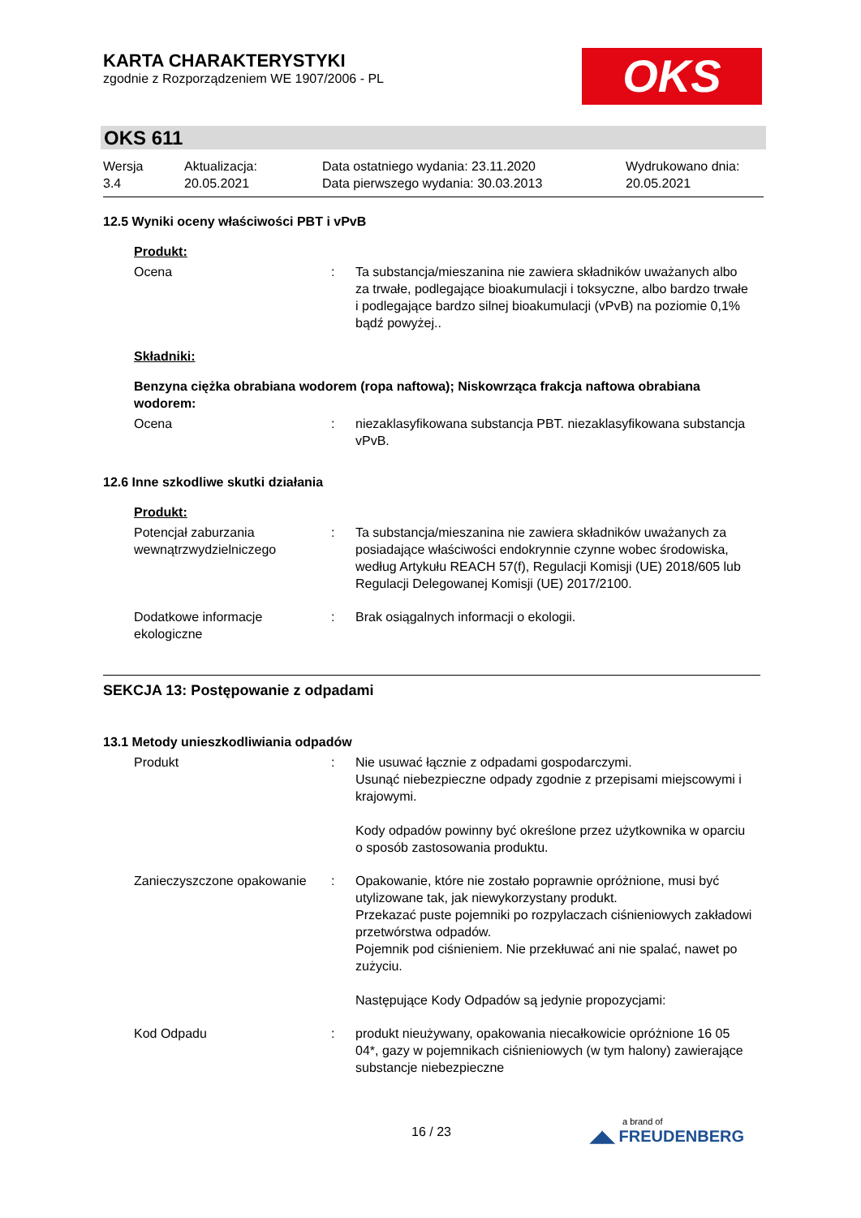KARTA CHARAKTERYSTYKI
zgodnie z Rozporządzeniem WE 1907/2006 - PL
OKS
OKS 611
Wersja
3.4
Aktualizacja:
20.05.2021
Data ostatniego wydania: 23.11.2020
Data pierwszego wydania: 30.03.2013
Wydrukowano dnia:
20.05.2021
12.5 Wyniki oceny właściwości PBT i vPvB
Produkt:
Ocena : Ta substancja/mieszanina nie zawiera składników uważanych albo za trwałe, podlegające bioakumulacji i toksyczne, albo bardzo trwałe i podlegające bardzo silnej bioakumulacji (vPvB) na poziomie 0,1% bądź powyżej..
Składniki:
Benzyna ciężka obrabiana wodorem (ropa naftowa); Niskowrząca frakcja naftowa obrabiana wodorem:
Ocena : niezaklasyfikowana substancja PBT. niezaklasyfikowana substancja vPvB.
12.6 Inne szkodliwe skutki działania
Produkt:
Potencjał zaburzania wewnątrzwydzielniczego
: Ta substancja/mieszanina nie zawiera składników uważanych za posiadające właściwości endokrynnie czynne wobec środowiska, według Artykułu REACH 57(f), Regulacji Komisji (UE) 2018/605 lub Regulacji Delegowanej Komisji (UE) 2017/2100.
Dodatkowe informacje ekologiczne
: Brak osiągalnych informacji o ekologii.
SEKCJA 13: Postępowanie z odpadami
13.1 Metody unieszkodliwiania odpadów
Produkt : Nie usuwać łącznie z odpadami gospodarczymi.
Usunąć niebezpieczne odpady zgodnie z przepisami miejscowymi i krajowymi.
Kody odpadów powinny być określone przez użytkownika w oparciu o sposób zastosowania produktu.
Zanieczyszczone opakowanie
: Opakowanie, które nie zostało poprawnie opróżnione, musi być utylizowane tak, jak niewykorzystany produkt.
Przekazać puste pojemniki po rozpylaczach ciśnieniowych zakładowi przetwórstwa odpadów.
Pojemnik pod ciśnieniem. Nie przekłuwać ani nie spalać, nawet po zużyciu.
Następujące Kody Odpadów są jedynie propozycjami:
Kod Odpadu : produkt nieużywany, opakowania niecałkowicie opróżnione 16 05 04*, gazy w pojemnikach ciśnieniowych (w tym halony) zawierające substancje niebezpieczne
16 / 23
a brand of
◢◣ FREUDENBERG